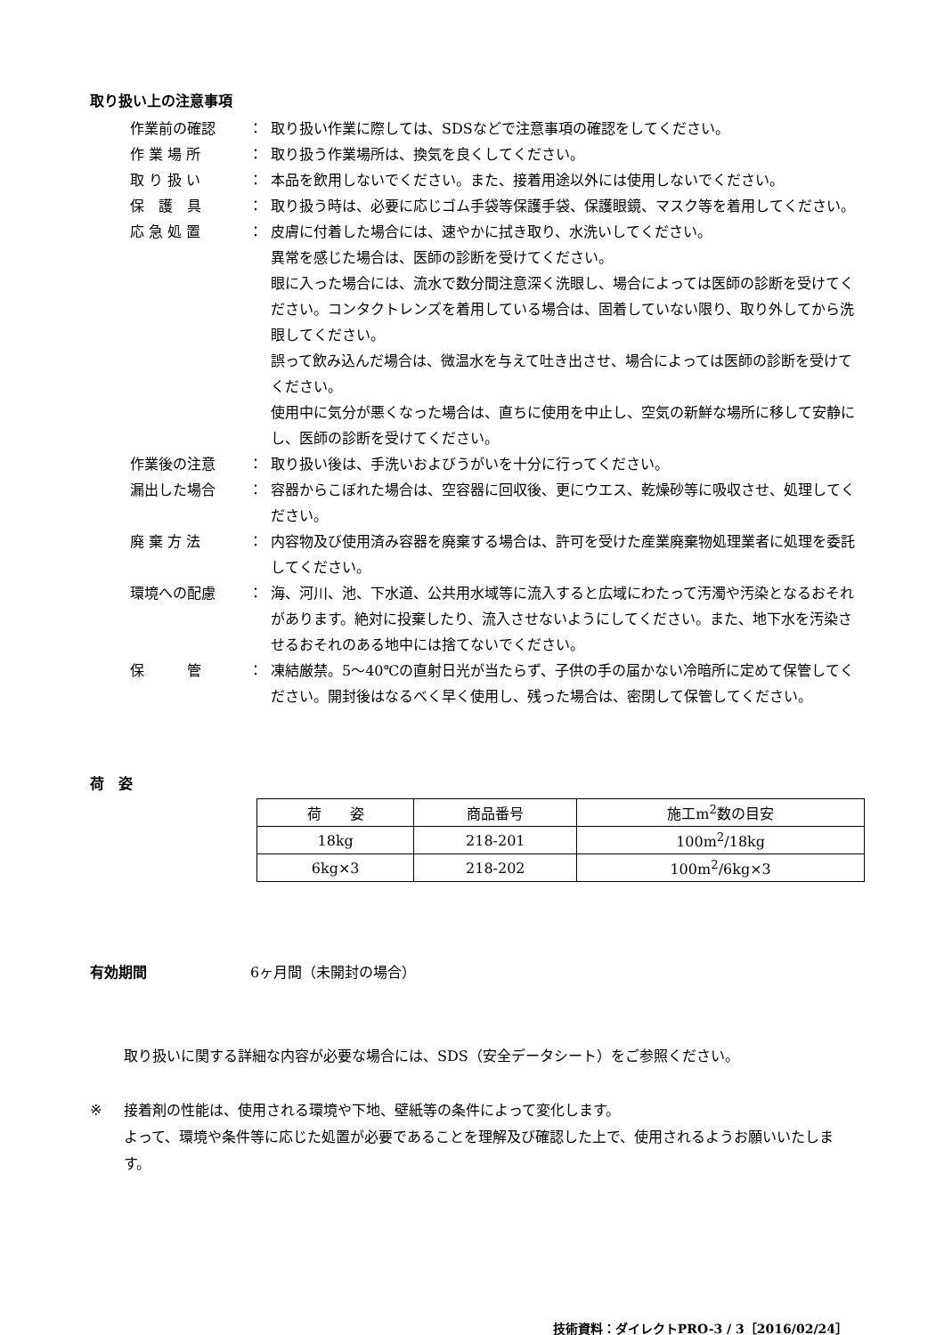取り扱い上の注意事項
作業前の確認 ： 取り扱い作業に際しては、SDSなどで注意事項の確認をしてください。
作 業 場 所 ： 取り扱う作業場所は、換気を良くしてください。
取 り 扱 い ： 本品を飲用しないでください。また、接着用途以外には使用しないでください。
保　護　具 ： 取り扱う時は、必要に応じゴム手袋等保護手袋、保護眼鏡、マスク等を着用してください。
応 急 処 置 ： 皮膚に付着した場合には、速やかに拭き取り、水洗いしてください。
異常を感じた場合は、医師の診断を受けてください。
眼に入った場合には、流水で数分間注意深く洗眼し、場合によっては医師の診断を受けてください。コンタクトレンズを着用している場合は、固着していない限り、取り外してから洗眼してください。
誤って飲み込んだ場合は、微温水を与えて吐き出させ、場合によっては医師の診断を受けてください。
使用中に気分が悪くなった場合は、直ちに使用を中止し、空気の新鮮な場所に移して安静にし、医師の診断を受けてください。
作業後の注意 ： 取り扱い後は、手洗いおよびうがいを十分に行ってください。
漏出した場合 ： 容器からこぼれた場合は、空容器に回収後、更にウエス、乾燥砂等に吸収させ、処理してください。
廃 棄 方 法 ： 内容物及び使用済み容器を廃棄する場合は、許可を受けた産業廃棄物処理業者に処理を委託してください。
環境への配慮 ： 海、河川、池、下水道、公共用水域等に流入すると広域にわたって汚濁や汚染となるおそれがあります。絶対に投棄したり、流入させないようにしてください。また、地下水を汚染させるおそれのある地中には捨てないでください。
保　　　管 ： 凍結厳禁。5～40℃の直射日光が当たらず、子供の手の届かない冷暗所に定めて保管してください。開封後はなるべく早く使用し、残った場合は、密閉して保管してください。
荷　姿
| 荷 姿 | 商品番号 | 施工m<sup>2</sup>数の目安 |
| --- | --- | --- |
| 18kg | 218-201 | 100m<sup>2</sup>/18kg |
| 6kg×3 | 218-202 | 100m<sup>2</sup>/6kg×3 |
有効期間 6ヶ月間（未開封の場合）
取り扱いに関する詳細な内容が必要な場合には、SDS（安全データシート）をご参照ください。
※ 接着剤の性能は、使用される環境や下地、壁紙等の条件によって変化します。
よって、環境や条件等に応じた処置が必要であることを理解及び確認した上で、使用されるようお願いいたします。
技術資料：ダイレクトPRO-3 / 3［2016/02/24］